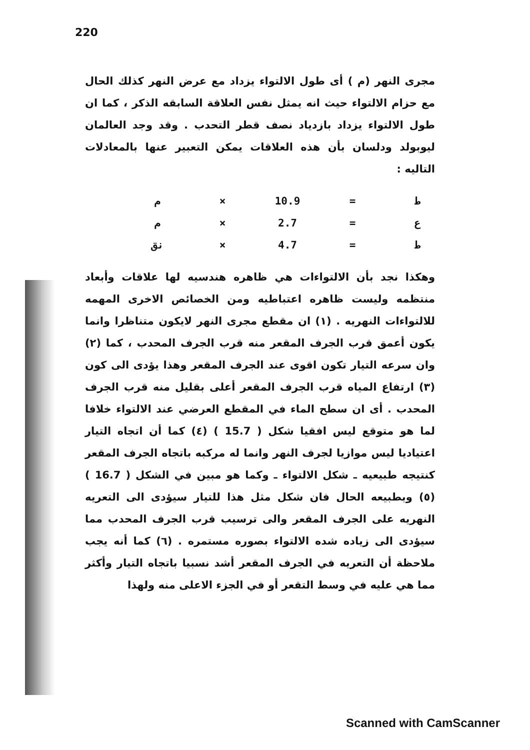220
مجرى النهر (م ) أى طول الالتواء يزداد مع عرض النهر كذلك الحال مع حزام الالتواء حيث انه يمثل نفس العلاقة السابقه الذكر ، كما ان طول الالتواء يزداد بازدياد نصف قطر التحدب . وقد وجد العالمان ليوبولد ودلسان بأن هذه العلاقات يمكن التعبير عنها بالمعادلات التاليه :
ط = 10.9 × م
ع = 2.7 × م
ط = 4.7 × نق
وهكذا نجد بأن الالتواءات هي ظاهره هندسيه لها علاقات وأبعاد منتظمه وليست ظاهره اعتباطيه ومن الخصائص الاخرى المهمه للالتواءات النهريه . (١) ان مقطع مجرى النهر لايكون متناظرا وانما يكون أعمق قرب الجرف المقعر منه قرب الجرف المحدب ، كما (٢) وان سرعه التيار تكون اقوى عند الجرف المقعر وهذا يؤدى الى كون (٣) ارتفاع المياه قرب الجرف المقعر أعلى بقليل منه قرب الجرف المحدب . أى ان سطح الماء في المقطع العرضي عند الالتواء خلافا لما هو متوقع ليس افقيا شكل ( 15.7 ) (٤) كما أن اتجاه التيار اعتياديا ليس موازيا لجرف النهر وانما له مركبه باتجاه الجرف المقعر كنتيجه طبيعيه ـ شكل الالتواء ـ وكما هو مبين في الشكل ( 16.7 ) (٥) وبطبيعه الحال فان شكل مثل هذا للتيار سيؤدى الى التعريه النهريه على الجرف المقعر والى ترسيب قرب الجرف المحدب مما سيؤدى الى زياده شده الالتواء بصوره مستمره . (٦) كما أنه يجب ملاحظة أن التعريه في الجرف المقعر أشد نسبيا باتجاه التيار وأكثر مما هي عليه في وسط التقعر أو في الجزء الاعلى منه ولهذا
Scanned with CamScanner